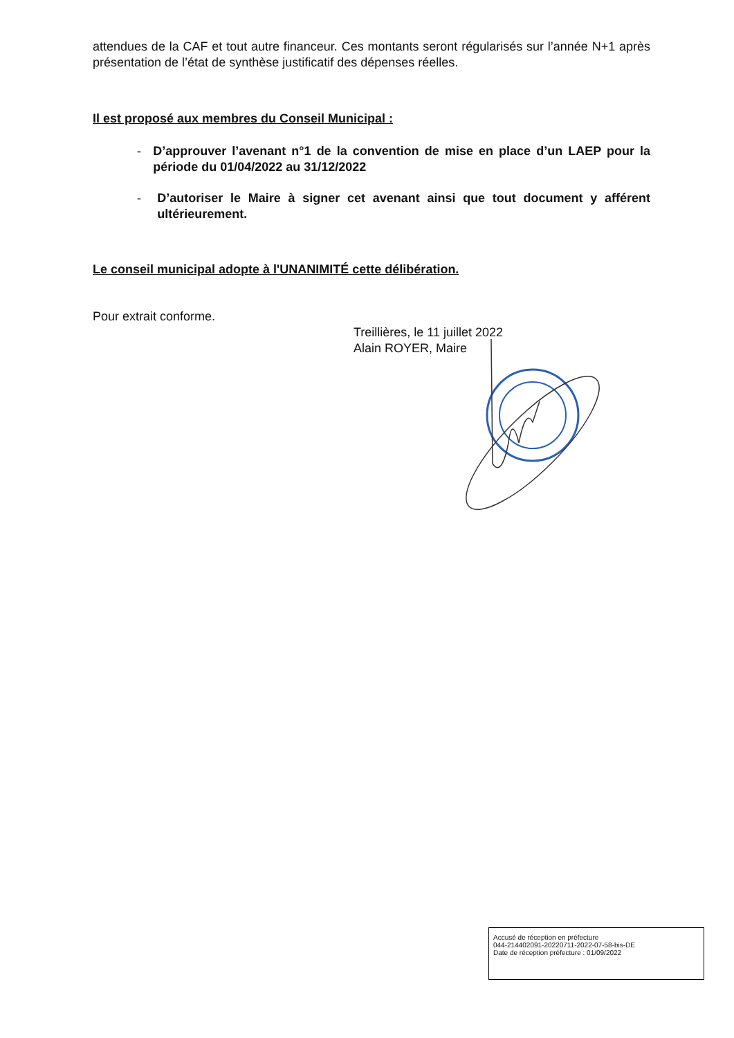attendues de la CAF et tout autre financeur. Ces montants seront régularisés sur l’année N+1 après présentation de l’état de synthèse justificatif des dépenses réelles.
Il est proposé aux membres du Conseil Municipal :
- D’approuver l’avenant n°1 de la convention de mise en place d’un LAEP pour la période du 01/04/2022 au 31/12/2022
- D’autoriser le Maire à signer cet avenant ainsi que tout document y afférent ultérieurement.
Le conseil municipal adopte à l'UNANIMITÉ cette délibération.
Pour extrait conforme.
Treillières, le 11 juillet 2022
Alain ROYER, Maire
Accusé de réception en préfecture
044-214402091-20220711-2022-07-58-bis-DE
Date de réception préfecture : 01/09/2022